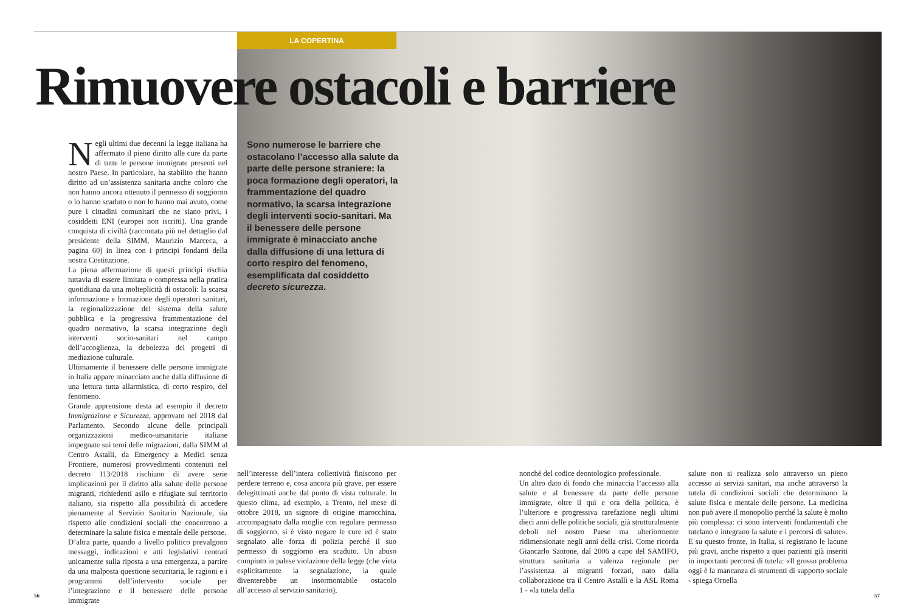LA COPERTINA
Rimuovere ostacoli e barriere
Sono numerose le barriere che ostacolano l’accesso alla salute da parte delle persone straniere: la poca formazione degli operatori, la frammentazione del quadro normativo, la scarsa integrazione degli interventi socio-sanitari. Ma il benessere delle persone immigrate è minacciato anche dalla diffusione di una lettura di corto respiro del fenomeno, esemplificata dal cosiddetto decreto sicurezza.
Negli ultimi due decenni la legge italiana ha affermato il pieno diritto alle cure da parte di tutte le persone immigrate presenti nel nostro Paese. In particolare, ha stabilito che hanno diritto ad un’assistenza sanitaria anche coloro che non hanno ancora ottenuto il permesso di soggiorno o lo hanno scaduto o non lo hanno mai avuto, come pure i cittadini comunitari che ne siano privi, i cosiddetti ENI (europei non iscritti). Una grande conquista di civiltà (raccontata più nel dettaglio dal presidente della SIMM, Maurizio Marceca, a pagina 60) in linea con i principi fondanti della nostra Costituzione.
La piena affermazione di questi principi rischia tuttavia di essere limitata o compressa nella pratica quotidiana da una molteplicità di ostacoli: la scarsa informazione e formazione degli operatori sanitari, la regionalizzazione del sistema della salute pubblica e la progressiva frammentazione del quadro normativo, la scarsa integrazione degli interventi socio-sanitari nel campo dell’accoglienza, la debolezza dei progetti di mediazione culturale.
Ultimamente il benessere delle persone immigrate in Italia appare minacciato anche dalla diffusione di una lettura tutta allarmistica, di corto respiro, del fenomeno.
Grande apprensione desta ad esempio il decreto Immigrazione e Sicurezza, approvato nel 2018 dal Parlamento. Secondo alcune delle principali organizzazioni medico-umanitarie italiane impegnate sui temi delle migrazioni, dalla SIMM al Centro Astalli, da Emergency a Medici senza Frontiere, numerosi provvedimenti contenuti nel decreto 113/2018 rischiano di avere serie implicazioni per il diritto alla salute delle persone migranti, richiedenti asilo e rifugiate sul territorio italiano, sia rispetto alla possibilità di accedere pienamente al Servizio Sanitario Nazionale, sia rispetto alle condizioni sociali che concorrono a determinare la salute fisica e mentale delle persone.
D’altra parte, quando a livello politico prevalgono messaggi, indicazioni e atti legislativi centrati unicamente sulla riposta a una emergenza, a partire da una malposta questione securitaria, le ragioni e i programmi dell’intervento sociale per l’integrazione e il benessere delle persone immigrate
nell’interesse dell’intera collettività finiscono per perdere terreno e, cosa ancora più grave, per essere delegittimati anche dal punto di vista culturale. In questo clima, ad esempio, a Trento, nel mese di ottobre 2018, un signore di origine marocchina, accompagnato dalla moglie con regolare permesso di soggiorno, si è visto negare le cure ed è stato segnalato alle forza di polizia perché il suo permesso di soggiorno era scaduto. Un abuso compiuto in palese violazione della legge (che vieta esplicitamente la segnalazione, la quale diventerebbe un insormontabile ostacolo all’accesso al servizio sanitario),
nonché del codice deontologico professionale.
Un altro dato di fondo che minaccia l’accesso alla salute e al benessere da parte delle persone immigrate, oltre il qui e ora della politica, è l’ulteriore e progressiva rarefazione negli ultimi dieci anni delle politiche sociali, già strutturalmente deboli nel nostro Paese ma ulteriormente ridimensionate negli anni della crisi. Come ricorda Giancarlo Santone, dal 2006 a capo del SAMIFO, struttura sanitaria a valenza regionale per l’assistenza ai migranti forzati, nato dalla collaborazione tra il Centro Astalli e la ASL Roma 1 - «la tutela della
salute non si realizza solo attraverso un pieno accesso ai servizi sanitari, ma anche attraverso la tutela di condizioni sociali che determinano la salute fisica e mentale delle persone. La medicina non può avere il monopolio perché la salute è molto più complessa: ci sono interventi fondamentali che tutelano e integrano la salute e i percorsi di salute». E su questo fronte, in Italia, si registrano le lacune più gravi, anche rispetto a quei pazienti già inseriti in importanti percorsi di tutela: «Il grosso problema oggi è la mancanza di strumenti di supporto sociale - spiega Ornella
56 57